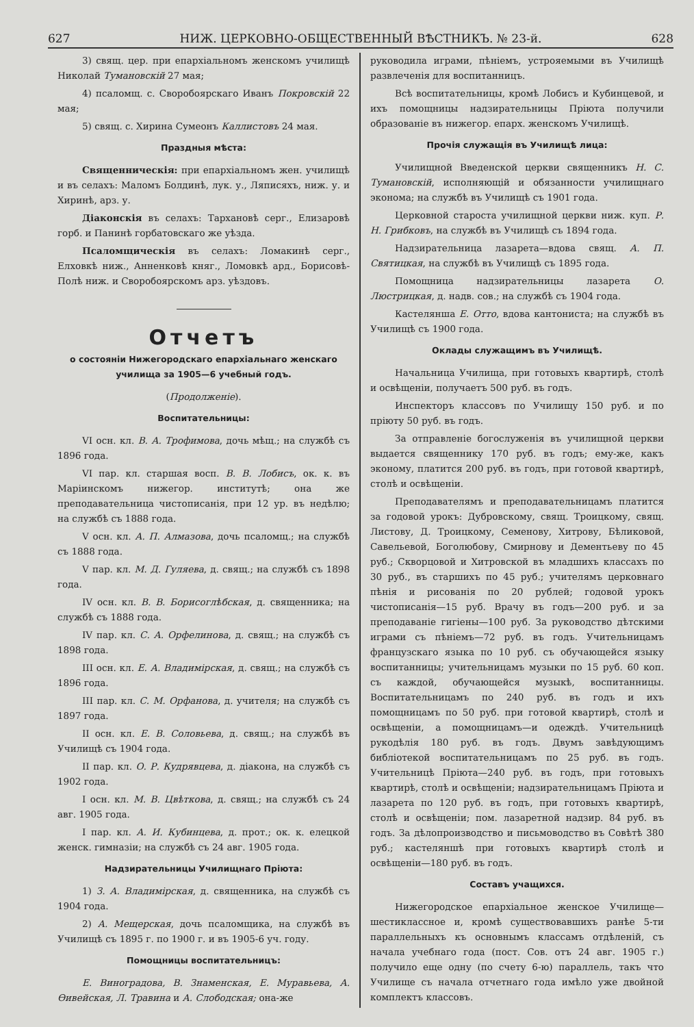627 НИЖ. ЦЕРКОВНО-ОБЩЕСТВЕННЫЙ ВѢСТНИКЪ. № 23-й. 628
3) свящ. цер. при епархіальномъ женскомъ училищѣ Николай Тумановскій 27 мая;
4) псаломщ. с. Своробоярскаго Иванъ Покровскій 22 мая;
5) свящ. с. Хирина Сумеонъ Каллистовъ 24 мая.
Праздныя мѣста:
Священническія: при епархіальномъ жен. училищѣ и въ селахъ: Маломъ Болдинѣ, лук. у., Ляписяхъ, ниж. у. и Хиринѣ, арз. у.
Діаконскія въ селахъ: Тархановѣ серг., Елизаровѣ горб. и Панинѣ горбатовскаго же уѣзда.
Псаломщическія въ селахъ: Ломакинѣ серг., Елховкѣ ниж., Анненковѣ княг., Ломовкѣ ард., Борисовѣ-Полѣ ниж. и Своробоярскомъ арз. уѣздовъ.
Отчетъ
о состояніи Нижегородскаго епархіальнаго женскаго училища за 1905—6 учебный годъ.
(Продолженіе).
Воспитательницы:
VI осн. кл. В. А. Трофимова, дочь мѣщ.; на службѣ съ 1896 года.
VI пар. кл. старшая восп. В. В. Лобисъ, ок. к. въ Маріинскомъ нижегор. институтѣ; она же преподавательница чистописанія, при 12 ур. въ недѣлю; на службѣ съ 1888 года.
V осн. кл. А. П. Алмазова, дочь псаломщ.; на службѣ съ 1888 года.
V пар. кл. М. Д. Гуляева, д. свящ.; на службѣ съ 1898 года.
IV осн. кл. В. В. Борисоглѣбская, д. священника; на службѣ съ 1888 года.
IV пар. кл. С. А. Орфелинова, д. свящ.; на службѣ съ 1898 года.
III осн. кл. Е. А. Владимірская, д. свящ.; на службѣ съ 1896 года.
III пар. кл. С. М. Орфанова, д. учителя; на службѣ съ 1897 года.
II осн. кл. Е. В. Соловьева, д. свящ.; на службѣ въ Училищѣ съ 1904 года.
II пар. кл. О. Р. Кудрявцева, д. діакона, на службѣ съ 1902 года.
I осн. кл. М. В. Цвѣткова, д. свящ.; на службѣ съ 24 авг. 1905 года.
I пар. кл. А. И. Кубинцева, д. прот.; ок. к. елецкой женск. гимназіи; на службѣ съ 24 авг. 1905 года.
Надзирательницы Училищнаго Пріюта:
1) З. А. Владимірская, д. священника, на службѣ съ 1904 года.
2) А. Мещерская, дочь псаломщика, на службѣ въ Училищѣ съ 1895 г. по 1900 г. и въ 1905-6 уч. году.
Помощницы воспитательницъ:
Е. Виноградова, В. Знаменская, Е. Муравьева, А. Ѳивейская, Л. Травина и А. Слободская; она-же
руководила играми, пѣніемъ, устрояемыми въ Училищѣ развлеченія для воспитанницъ.
Всѣ воспитательницы, кромѣ Лобисъ и Кубинцевой, и ихъ помощницы надзирательницы Пріюта получили образованіе въ нижегор. епарх. женскомъ Училищѣ.
Прочія служащія въ Училищѣ лица:
Училищной Введенской церкви священникъ Н. С. Тумановскій, исполняющій и обязанности училищнаго эконома; на службѣ въ Училищѣ съ 1901 года.
Церковной староста училищной церкви ниж. куп. Р. Н. Грибковъ, на службѣ въ Училищѣ съ 1894 года.
Надзирательница лазарета—вдова свящ. А. П. Святицкая, на службѣ въ Училищѣ съ 1895 года.
Помощница надзирательницы лазарета О. Люстрицкая, д. надв. сов.; на службѣ съ 1904 года.
Кастелянша Е. Отто, вдова кантониста; на службѣ въ Училищѣ съ 1900 года.
Оклады служащимъ въ Училищѣ.
Начальница Училища, при готовыхъ квартирѣ, столѣ и освѣщеніи, получаетъ 500 руб. въ годъ.
Инспекторъ классовъ по Училищу 150 руб. и по пріюту 50 руб. въ годъ.
За отправленіе богослуженія въ училищной церкви выдается священнику 170 руб. въ годъ; ему-же, какъ эконому, платится 200 руб. въ годъ, при готовой квартирѣ, столѣ и освѣщеніи.
Преподавателямъ и преподавательницамъ платится за годовой урокъ: Дубровскому, свящ. Троицкому, свящ. Листову, Д. Троицкому, Семенову, Хитрову, Бѣликовой, Савельевой, Боголюбову, Смирнову и Дементьеву по 45 руб.; Скворцовой и Хитровской въ младшихъ классахъ по 30 руб., въ старшихъ по 45 руб.; учителямъ церковнаго пѣнія и рисованія по 20 рублей; годовой урокъ чистописанія—15 руб. Врачу въ годъ—200 руб. и за преподаваніе гигіены—100 руб. За руководство дѣтскими играми съ пѣніемъ—72 руб. въ годъ. Учительницамъ французскаго языка по 10 руб. съ обучающейся языку воспитанницы; учительницамъ музыки по 15 руб. 60 коп. съ каждой, обучающейся музыкѣ, воспитанницы. Воспитательницамъ по 240 руб. въ годъ и ихъ помощницамъ по 50 руб. при готовой квартирѣ, столѣ и освѣщеніи, а помощницамъ—и одеждѣ. Учительницѣ рукодѣлія 180 руб. въ годъ. Двумъ завѣдующимъ библіотекой воспитательницамъ по 25 руб. въ годъ. Учительницѣ Пріюта—240 руб. въ годъ, при готовыхъ квартирѣ, столѣ и освѣщеніи; надзирательницамъ Пріюта и лазарета по 120 руб. въ годъ, при готовыхъ квартирѣ, столѣ и освѣщеніи; пом. лазаретной надзир. 84 руб. въ годъ. За дѣлопроизводство и письмоводство въ Совѣтѣ 380 руб.; кастеляншѣ при готовыхъ квартирѣ столѣ и освѣщеніи—180 руб. въ годъ.
Составъ учащихся.
Нижегородское епархіальное женское Училище—шестиклассное и, кромѣ существовавшихъ ранѣе 5-ти параллельныхъ къ основнымъ классамъ отдѣленій, съ начала учебнаго года (пост. Сов. отъ 24 авг. 1905 г.) получило еще одну (по счету 6-ю) параллель, такъ что Училище съ начала отчетнаго года имѣло уже двойной комплектъ классовъ.